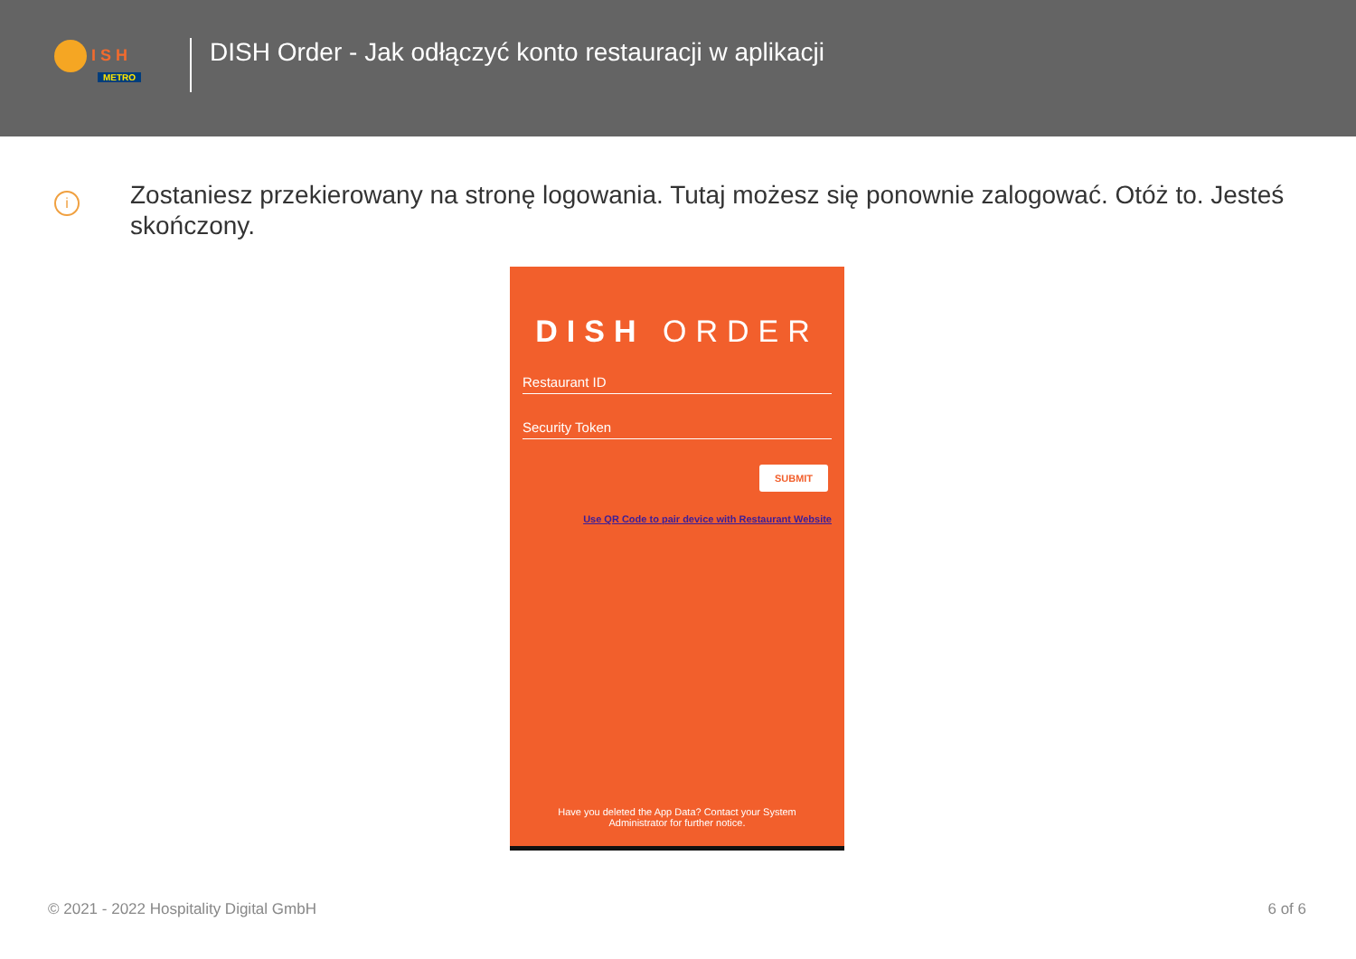I S H
METRO
DISH Order - Jak odłączyć konto restauracji w aplikacji
i
Zostaniesz przekierowany na stronę logowania. Tutaj możesz się ponownie zalogować. Otóż to. Jesteś skończony.
DISH ORDER
Restaurant ID
Security Token
SUBMIT
Use QR Code to pair device with Restaurant Website
Have you deleted the App Data? Contact your System
Administrator for further notice.
© 2021 - 2022 Hospitality Digital GmbH 6 of 6